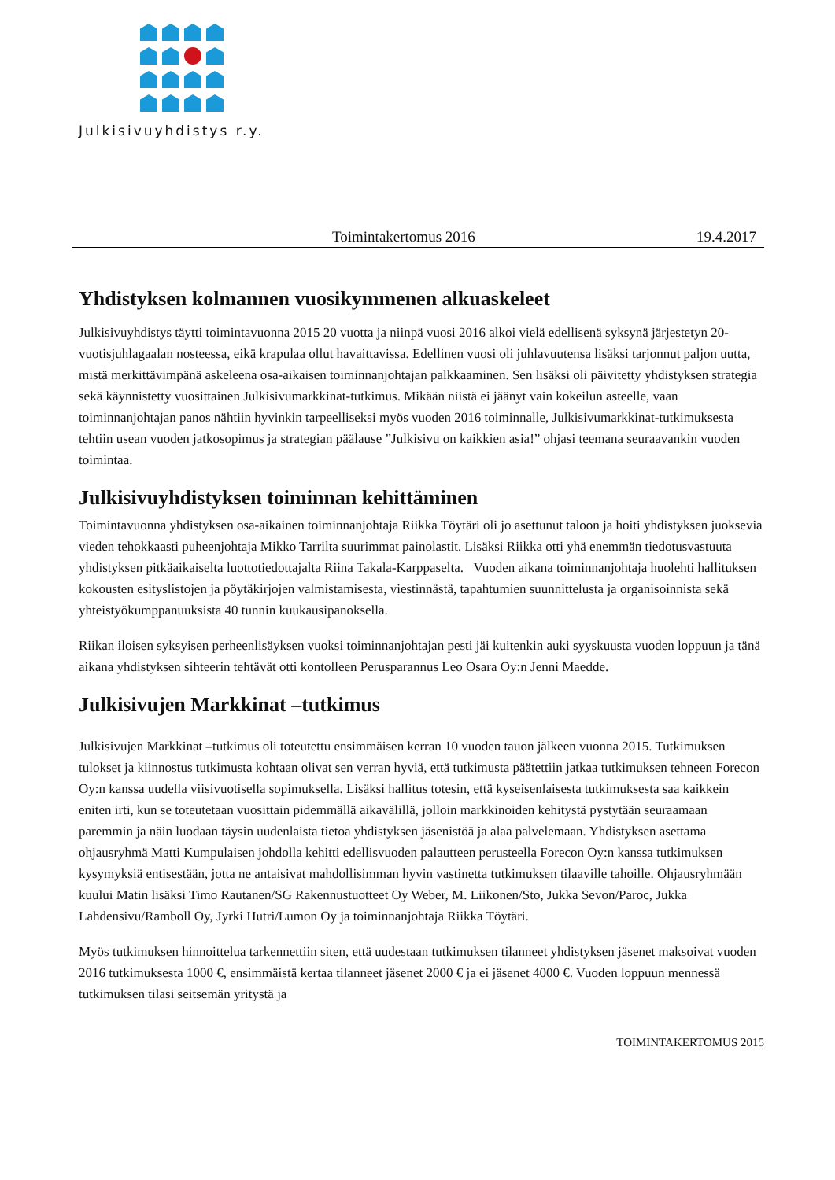Julkisivuyhdistys r.y.
Toimintakertomus 2016 19.4.2017
Yhdistyksen kolmannen vuosikymmenen alkuaskeleet
Julkisivuyhdistys täytti toimintavuonna 2015 20 vuotta ja niinpä vuosi 2016 alkoi vielä edellisenä syksynä järjestetyn 20-vuotisjuhlagaalan nosteessa, eikä krapulaa ollut havaittavissa. Edellinen vuosi oli juhlavuutensa lisäksi tarjonnut paljon uutta, mistä merkittävimpänä askeleena osa-aikaisen toiminnanjohtajan palkkaaminen. Sen lisäksi oli päivitetty yhdistyksen strategia sekä käynnistetty vuosittainen Julkisivumarkkinat-tutkimus. Mikään niistä ei jäänyt vain kokeilun asteelle, vaan toiminnanjohtajan panos nähtiin hyvinkin tarpeelliseksi myös vuoden 2016 toiminnalle, Julkisivumarkkinat-tutkimuksesta tehtiin usean vuoden jatkosopimus ja strategian päälause ”Julkisivu on kaikkien asia!” ohjasi teemana seuraavankin vuoden toimintaa.
Julkisivuyhdistyksen toiminnan kehittäminen
Toimintavuonna yhdistyksen osa-aikainen toiminnanjohtaja Riikka Töytäri oli jo asettunut taloon ja hoiti yhdistyksen juoksevia vieden tehokkaasti puheenjohtaja Mikko Tarrilta suurimmat painolastit. Lisäksi Riikka otti yhä enemmän tiedotusvastuuta yhdistyksen pitkäaikaiselta luottotiedottajalta Riina Takala-Karppaselta. Vuoden aikana toiminnanjohtaja huolehti hallituksen kokousten esityslistojen ja pöytäkirjojen valmistamisesta, viestinnästä, tapahtumien suunnittelusta ja organisoinnista sekä yhteistyökumppanuuksista 40 tunnin kuukausipanoksella.
Riikan iloisen syksyisen perheenlisäyksen vuoksi toiminnanjohtajan pesti jäi kuitenkin auki syyskuusta vuoden loppuun ja tänä aikana yhdistyksen sihteerin tehtävät otti kontolleen Perusparannus Leo Osara Oy:n Jenni Maedde.
Julkisivujen Markkinat –tutkimus
Julkisivujen Markkinat –tutkimus oli toteutettu ensimmäisen kerran 10 vuoden tauon jälkeen vuonna 2015. Tutkimuksen tulokset ja kiinnostus tutkimusta kohtaan olivat sen verran hyviä, että tutkimusta päätettiin jatkaa tutkimuksen tehneen Forecon Oy:n kanssa uudella viisivuotisella sopimuksella. Lisäksi hallitus totesin, että kyseisenlaisesta tutkimuksesta saa kaikkein eniten irti, kun se toteutetaan vuosittain pidemmällä aikavälillä, jolloin markkinoiden kehitystä pystytään seuraamaan paremmin ja näin luodaan täysin uudenlaista tietoa yhdistyksen jäsenistöä ja alaa palvelemaan. Yhdistyksen asettama ohjausryhmä Matti Kumpulaisen johdolla kehitti edellisvuoden palautteen perusteella Forecon Oy:n kanssa tutkimuksen kysymyksiä entisestään, jotta ne antaisivat mahdollisimman hyvin vastinetta tutkimuksen tilaaville tahoille. Ohjausryhmään kuului Matin lisäksi Timo Rautanen/SG Rakennustuotteet Oy Weber, M. Liikonen/Sto, Jukka Sevon/Paroc, Jukka Lahdensivu/Ramboll Oy, Jyrki Hutri/Lumon Oy ja toiminnanjohtaja Riikka Töytäri.
Myös tutkimuksen hinnoittelua tarkennettiin siten, että uudestaan tutkimuksen tilanneet yhdistyksen jäsenet maksoivat vuoden 2016 tutkimuksesta 1000 €, ensimmäistä kertaa tilanneet jäsenet 2000 € ja ei jäsenet 4000 €. Vuoden loppuun mennessä tutkimuksen tilasi seitsemän yritystä ja
TOIMINTAKERTOMUS 2015